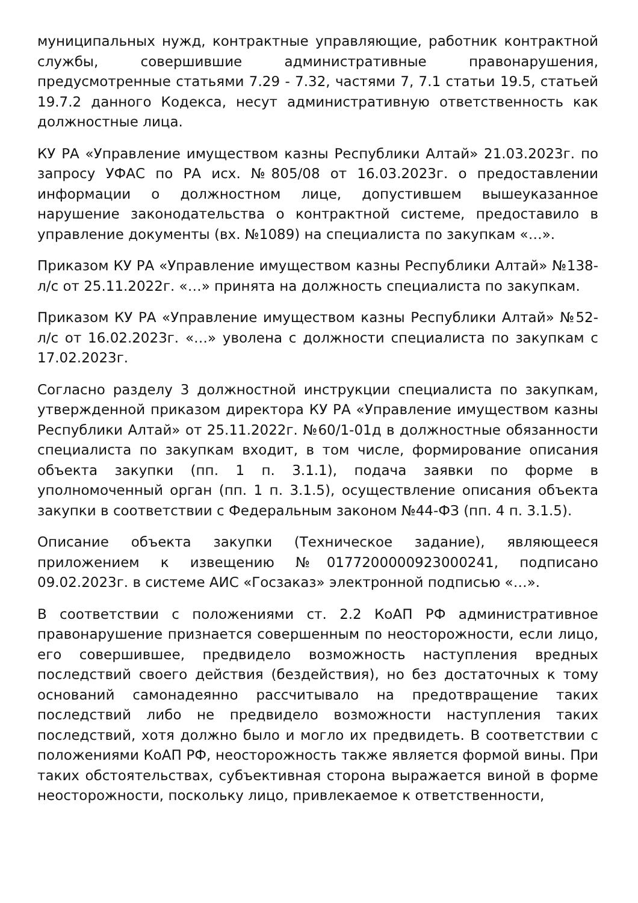муниципальных нужд, контрактные управляющие, работник контрактной службы, совершившие административные правонарушения, предусмотренные статьями 7.29 - 7.32, частями 7, 7.1 статьи 19.5, статьей 19.7.2 данного Кодекса, несут административную ответственность как должностные лица.
КУ РА «Управление имуществом казны Республики Алтай» 21.03.2023г. по запросу УФАС по РА исх. №805/08 от 16.03.2023г. о предоставлении информации о должностном лице, допустившем вышеуказанное нарушение законодательства о контрактной системе, предоставило в управление документы (вх. №1089) на специалиста по закупкам «…».
Приказом КУ РА «Управление имуществом казны Республики Алтай» №138-л/с от 25.11.2022г. «…» принята на должность специалиста по закупкам.
Приказом КУ РА «Управление имуществом казны Республики Алтай» №52-л/с от 16.02.2023г. «…» уволена с должности специалиста по закупкам с 17.02.2023г.
Согласно разделу 3 должностной инструкции специалиста по закупкам, утвержденной приказом директора КУ РА «Управление имуществом казны Республики Алтай» от 25.11.2022г. №60/1-01д в должностные обязанности специалиста по закупкам входит, в том числе, формирование описания объекта закупки (пп. 1 п. 3.1.1), подача заявки по форме в уполномоченный орган (пп. 1 п. 3.1.5), осуществление описания объекта закупки в соответствии с Федеральным законом №44-ФЗ (пп. 4 п. 3.1.5).
Описание объекта закупки (Техническое задание), являющееся приложением к извещению №0177200000923000241, подписано 09.02.2023г. в системе АИС «Госзаказ» электронной подписью «…».
В соответствии с положениями ст. 2.2 КоАП РФ административное правонарушение признается совершенным по неосторожности, если лицо, его совершившее, предвидело возможность наступления вредных последствий своего действия (бездействия), но без достаточных к тому оснований самонадеянно рассчитывало на предотвращение таких последствий либо не предвидело возможности наступления таких последствий, хотя должно было и могло их предвидеть. В соответствии с положениями КоАП РФ, неосторожность также является формой вины. При таких обстоятельствах, субъективная сторона выражается виной в форме неосторожности, поскольку лицо, привлекаемое к ответственности,